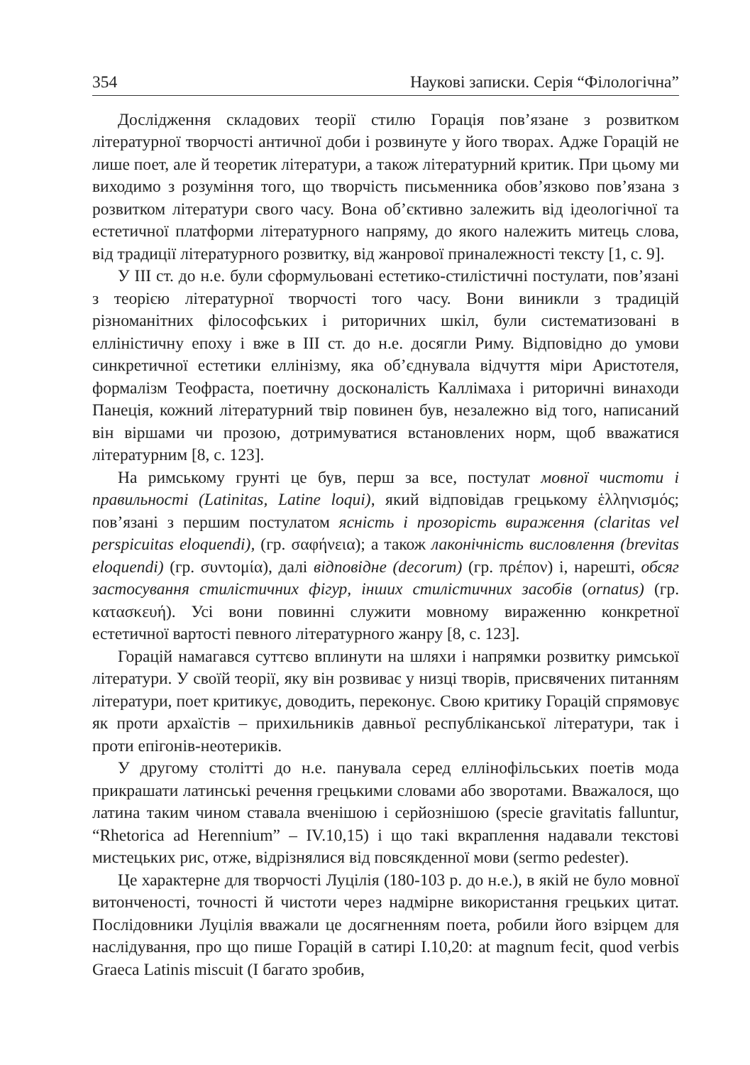354 Наукові записки. Серія “Філологічна”
Дослідження складових теорії стилю Горація пов’язане з розвитком літературної творчості античної доби і розвинуте у його творах. Адже Горацій не лише поет, але й теоретик літератури, а також літературний критик. При цьому ми виходимо з розуміння того, що творчість письменника обов’язково пов’язана з розвитком літератури свого часу. Вона об’єктивно залежить від ідеологічної та естетичної платформи літературного напряму, до якого належить митець слова, від традиції літературного розвитку, від жанрової приналежності тексту [1, с. 9].
У ІІІ ст. до н.е. були сформульовані естетико-стилістичні постулати, пов’язані з теорією літературної творчості того часу. Вони виникли з традицій різноманітних філософських і риторичних шкіл, були систематизовані в елліністичну епоху і вже в ІІІ ст. до н.е. досягли Риму. Відповідно до умови синкретичної естетики еллінізму, яка об’єднувала відчуття міри Аристотеля, формалізм Теофраста, поетичну досконалість Каллімаха і риторичні винаходи Панеція, кожний літературний твір повинен був, незалежно від того, написаний він віршами чи прозою, дотримуватися встановлених норм, щоб вважатися літературним [8, с. 123].
На римському грунті це був, перш за все, постулат мовної чистоти і правильності (Latinitas, Latine loqui), який відповідав грецькому ἑλληνισμός; пов’язані з першим постулатом ясність і прозорість вираження (claritas vel perspicuitas eloquendi), (гр. σαφήνεια); а також лаконічність висловлення (brevitas eloquendi) (гр. συντομία), далі відповідне (decorum) (гр. πρέπον) і, нарешті, обсяг застосування стилістичних фігур, інших стилістичних засобів (ornatus) (гр. κατασκευή). Усі вони повинні служити мовному вираженню конкретної естетичної вартості певного літературного жанру [8, с. 123].
Горацій намагався суттєво вплинути на шляхи і напрямки розвитку римської літератури. У своїй теорії, яку він розвиває у низці творів, присвячених питанням літератури, поет критикує, доводить, переконує. Свою критику Горацій спрямовує як проти архаїстів – прихильників давньої республіканської літератури, так і проти епігонів-неотериків.
У другому столітті до н.е. панувала серед еллінофільських поетів мода прикрашати латинські речення грецькими словами або зворотами. Вважалося, що латина таким чином ставала вченішою і серйознішою (specie gravitatis falluntur, “Rhetorica ad Herennium” – IV.10,15) і що такі вкраплення надавали текстові мистецьких рис, отже, відрізнялися від повсякденної мови (sermo pedester).
Це характерне для творчості Луцілія (180-103 р. до н.е.), в якій не було мовної витонченості, точності й чистоти через надмірне використання грецьких цитат. Послідовники Луцілія вважали це досягненням поета, робили його взірцем для наслідування, про що пише Горацій в сатирі I.10,20: at magnum fecit, quod verbis Graeca Latinis miscuit (І багато зробив,